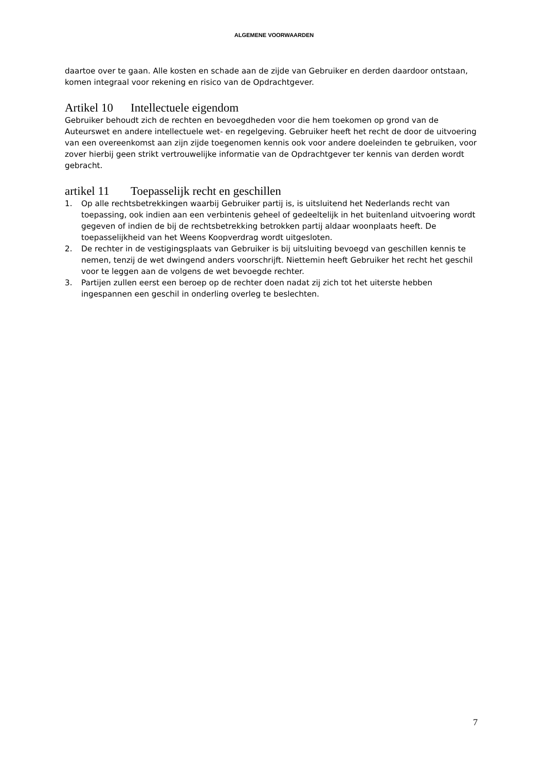ALGEMENE VOORWAARDEN
daartoe over te gaan. Alle kosten en schade aan de zijde van Gebruiker en derden daardoor ontstaan, komen integraal voor rekening en risico van de Opdrachtgever.
Artikel 10 Intellectuele eigendom
Gebruiker behoudt zich de rechten en bevoegdheden voor die hem toekomen op grond van de Auteurswet en andere intellectuele wet- en regelgeving. Gebruiker heeft het recht de door de uitvoering van een overeenkomst aan zijn zijde toegenomen kennis ook voor andere doeleinden te gebruiken, voor zover hierbij geen strikt vertrouwelijke informatie van de Opdrachtgever ter kennis van derden wordt gebracht.
artikel 11 Toepasselijk recht en geschillen
1. Op alle rechtsbetrekkingen waarbij Gebruiker partij is, is uitsluitend het Nederlands recht van toepassing, ook indien aan een verbintenis geheel of gedeeltelijk in het buitenland uitvoering wordt gegeven of indien de bij de rechtsbetrekking betrokken partij aldaar woonplaats heeft. De toepasselijkheid van het Weens Koopverdrag wordt uitgesloten.
2. De rechter in de vestigingsplaats van Gebruiker is bij uitsluiting bevoegd van geschillen kennis te nemen, tenzij de wet dwingend anders voorschrijft. Niettemin heeft Gebruiker het recht het geschil voor te leggen aan de volgens de wet bevoegde rechter.
3. Partijen zullen eerst een beroep op de rechter doen nadat zij zich tot het uiterste hebben ingespannen een geschil in onderling overleg te beslechten.
7